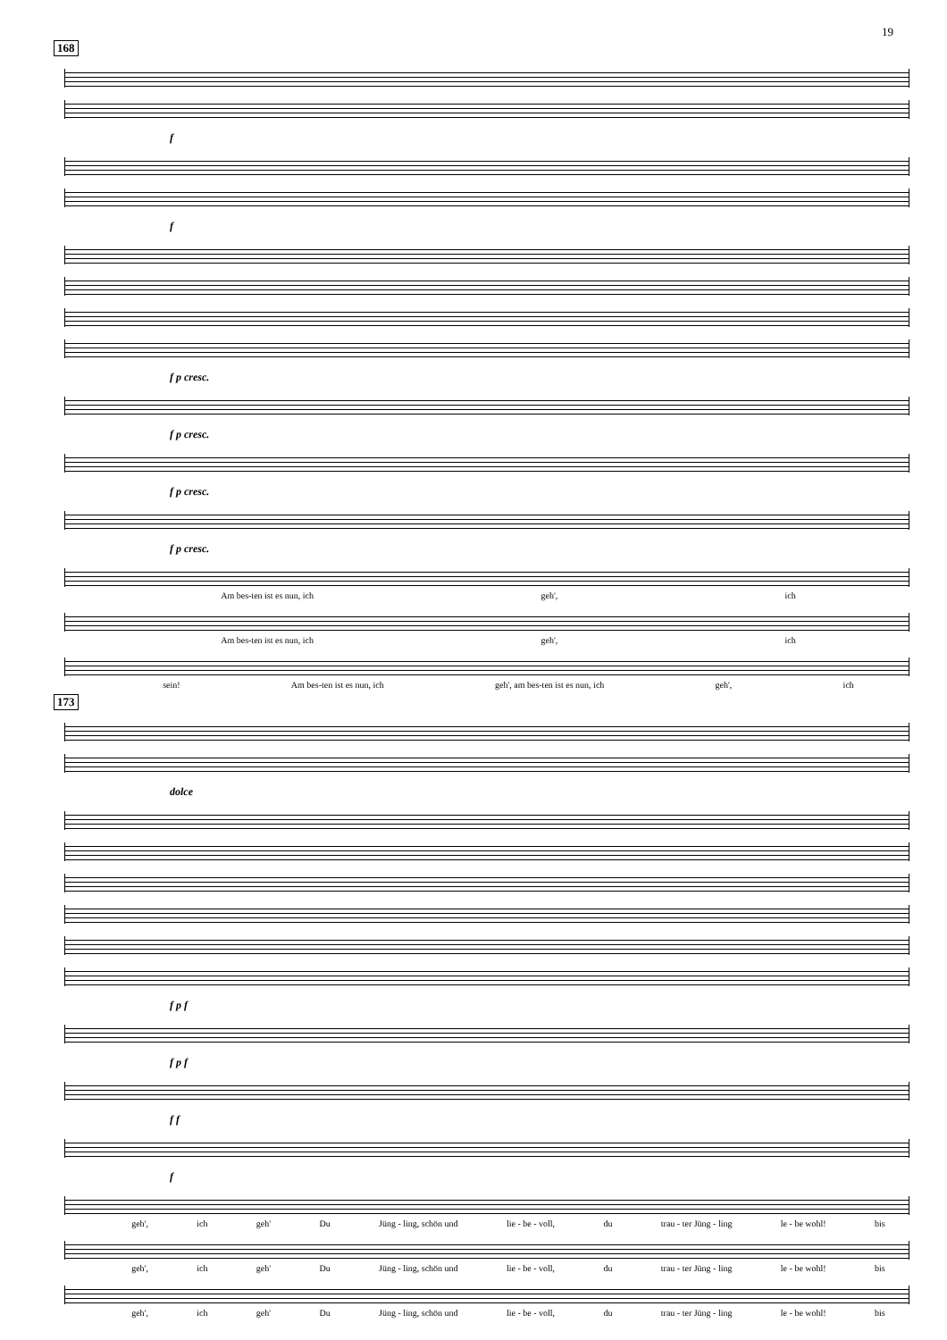19
168
f
f
f p cresc.
f p cresc.
f p cresc.
f p cresc.
Am bes-ten ist es nun, ich geh', ich
Am bes-ten ist es nun, ich geh', ich
sein! Am bes-ten ist es nun, ich geh', am bes-ten ist es nun, ich geh', ich
173
dolce
f p f
f p f
f f
f
geh', ich geh' Du Jüng - ling, schön und lie - be - voll, du trau - ter Jüng - ling le - be wohl! bis
geh', ich geh' Du Jüng - ling, schön und lie - be - voll, du trau - ter Jüng - ling le - be wohl! bis
geh', ich geh' Du Jüng - ling, schön und lie - be - voll, du trau - ter Jüng - ling le - be wohl! bis